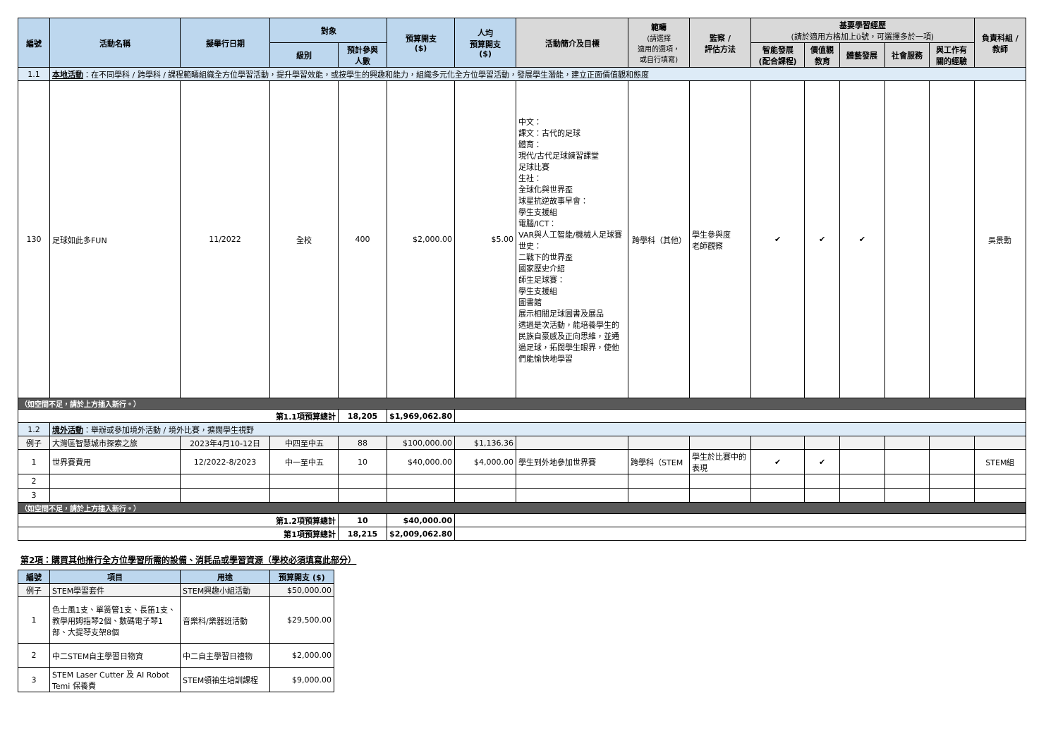| 編號 | 活動名稱 | 擬舉行日期 | 對象 | | 預算開支 ($) | 人均 預算開支 ($) | 活動簡介及目標 | 範疇 (請選擇 適用的選項， 或自行填寫) | 監察 / 評估方法 | 基要學習經歷 (請於適用方格加上ü號，可選擇多於一項) | | | | | 負責科組 / 教師 |
| --- | --- | --- | --- | --- | --- | --- | --- | --- | --- | --- | --- | --- | --- | --- | --- |
| | | | 級別 | 預計參與 人數 | | | | | | 智能發展 (配合課程) | 價值觀 教育 | 體藝發展 | 社會服務 | 與工作有 關的經驗 | |
| 1.1 | 本地活動 ：在不同學科 / 跨學科 / 課程範疇組織全方位學習活動，提升學習效能，或按學生的興趣和能力，組織多元化全方位學習活動，發展學生潛能，建立正面價值觀和態度 | | | | | | | | | | | | | | |
| 130 | 足球如此多FUN | 11/2022 | 全校 | 400 | $2,000.00 | $5.00 | 中文： 課文：古代的足球 體育： 現代/古代足球練習課堂 足球比賽 生社： 全球化與世界盃 球星抗逆故事早會： 學生支援組 電腦/ICT： VAR與人工智能/機械人足球賽 世史： 二戰下的世界盃 國家歷史介紹 師生足球賽： 學生支援組 圖書館 展示相關足球圖書及展品 透過是次活動，能培養學生的民族自豪感及正向思維，並通過足球，拓闊學生眼界，使他們能愉快地學習 | 跨學科（其他） | 學生參與度 老師觀察 | ✔ | ✔ | ✔ | | | 吳景勳 |
| （如空間不足，請於上方插入新行。） | | | | | | | | | | | | | | | |
| 第1.1項預算總計 | | | | 18,205 | $1,969,062.80 | | | | | | | | | | |
| 1.2 | 境外活動 ：舉辦或參加境外活動 / 境外比賽，擴闊學生視野 | | | | | | | | | | | | | | |
| 例子 | 大灣區智慧城市探索之旅 | 2023年4月10-12日 | 中四至中五 | 88 | $100,000.00 | $1,136.36 | | | | | | | | | |
| 1 | 世界賽費用 | 12/2022-8/2023 | 中一至中五 | 10 | $40,000.00 | $4,000.00 | 學生到外地參加世界賽 | 跨學科（STEM | 學生於比賽中的表現 | ✔ | ✔ | | | | STEM組 |
| 2 | | | | | | | | | | | | | | | |
| 3 | | | | | | | | | | | | | | | |
| （如空間不足，請於上方插入新行。） | | | | | | | | | | | | | | | |
| 第1.2項預算總計 | | | | 10 | $40,000.00 | | | | | | | | | | |
| 第1項預算總計 | | | | 18,215 | $2,009,062.80 | | | | | | | | | | |
第2項：購買其他推行全方位學習所需的設備、消耗品或學習資源（學校必須填寫此部分）
| 編號 | 項目 | 用途 | 預算開支 ($) |
| --- | --- | --- | --- |
| 例子 | STEM學習套件 | STEM興趣小組活動 | $50,000.00 |
| 1 | 色士風1支、單簧管1支、長笛1支、教學用姆指琴2個、數碼電子琴1部、大提琴支架8個 | 音樂科/樂器班活動 | $29,500.00 |
| 2 | 中二STEM自主學習日物資 | 中二自主學習日禮物 | $2,000.00 |
| 3 | STEM Laser Cutter 及 AI Robot Temi 保養費 | STEM領袖生培訓課程 | $9,000.00 |